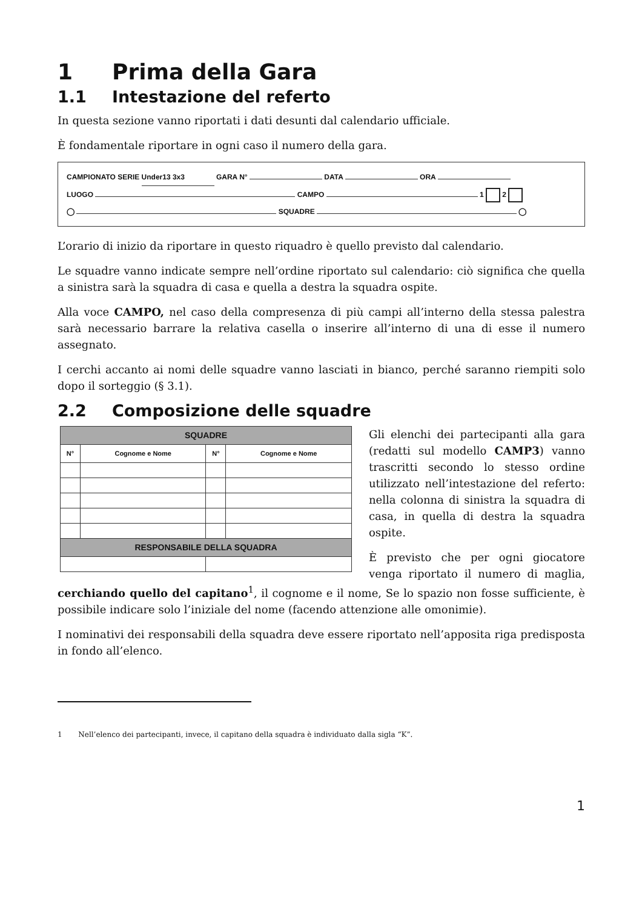1 Prima della Gara
1.1 Intestazione del referto
In questa sezione vanno riportati i dati desunti dal calendario ufficiale.
È fondamentale riportare in ogni caso il numero della gara.
CAMPIONATO SERIE Under13 3x3 GARA N° DATA ORA
LUOGO CAMPO 1 2
◯ SQUADRE ◯
L’orario di inizio da riportare in questo riquadro è quello previsto dal calendario.
Le squadre vanno indicate sempre nell’ordine riportato sul calendario: ciò significa che quella a sinistra sarà la squadra di casa e quella a destra la squadra ospite.
Alla voce CAMPO, nel caso della compresenza di più campi all’interno della stessa palestra sarà necessario barrare la relativa casella o inserire all’interno di una di esse il numero assegnato.
I cerchi accanto ai nomi delle squadre vanno lasciati in bianco, perché saranno riempiti solo dopo il sorteggio (§ 3.1).
2.2 Composizione delle squadre
| SQUADRE | | | |
| N° | Cognome e Nome | N° | Cognome e Nome |
| RESPONSABILE DELLA SQUADRA | | | |
Gli elenchi dei partecipanti alla gara (redatti sul modello CAMP3) vanno trascritti secondo lo stesso ordine utilizzato nell’intestazione del referto: nella colonna di sinistra la squadra di casa, in quella di destra la squadra ospite.
È previsto che per ogni giocatore venga riportato il numero di maglia, cerchiando quello del capitano<sup>1</sup>, il cognome e il nome, Se lo spazio non fosse sufficiente, è possibile indicare solo l’iniziale del nome (facendo attenzione alle omonimie).
I nominativi dei responsabili della squadra deve essere riportato nell’apposita riga predisposta in fondo all’elenco.
1 Nell’elenco dei partecipanti, invece, il capitano della squadra è individuato dalla sigla “K”.
1